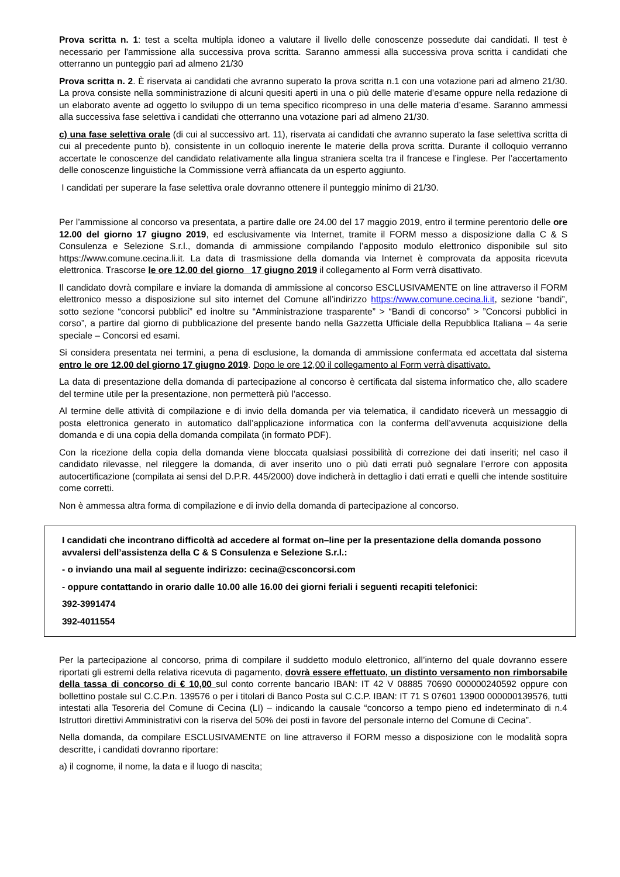Prova scritta n. 1: test a scelta multipla idoneo a valutare il livello delle conoscenze possedute dai candidati. Il test è necessario per l'ammissione alla successiva prova scritta. Saranno ammessi alla successiva prova scritta i candidati che otterranno un punteggio pari ad almeno 21/30
Prova scritta n. 2. È riservata ai candidati che avranno superato la prova scritta n.1 con una votazione pari ad almeno 21/30. La prova consiste nella somministrazione di alcuni quesiti aperti in una o più delle materie d’esame oppure nella redazione di un elaborato avente ad oggetto lo sviluppo di un tema specifico ricompreso in una delle materia d’esame. Saranno ammessi alla successiva fase selettiva i candidati che otterranno una votazione pari ad almeno 21/30.
c) una fase selettiva orale (di cui al successivo art. 11), riservata ai candidati che avranno superato la fase selettiva scritta di cui al precedente punto b), consistente in un colloquio inerente le materie della prova scritta. Durante il colloquio verranno accertate le conoscenze del candidato relativamente alla lingua straniera scelta tra il francese e l’inglese. Per l’accertamento delle conoscenze linguistiche la Commissione verrà affiancata da un esperto aggiunto.
I candidati per superare la fase selettiva orale dovranno ottenere il punteggio minimo di 21/30.
Per l’ammissione al concorso va presentata, a partire dalle ore 24.00 del 17 maggio 2019, entro il termine perentorio delle ore 12.00 del giorno 17 giugno 2019, ed esclusivamente via Internet, tramite il FORM messo a disposizione dalla C & S Consulenza e Selezione S.r.l., domanda di ammissione compilando l’apposito modulo elettronico disponibile sul sito https://www.comune.cecina.li.it. La data di trasmissione della domanda via Internet è comprovata da apposita ricevuta elettronica. Trascorse le ore 12.00 del giorno _17 giugno 2019 il collegamento al Form verrà disattivato.
Il candidato dovrà compilare e inviare la domanda di ammissione al concorso ESCLUSIVAMENTE on line attraverso il FORM elettronico messo a disposizione sul sito internet del Comune all’indirizzo https://www.comune.cecina.li.it, sezione “bandi”, sotto sezione “concorsi pubblici” ed inoltre su “Amministrazione trasparente” > “Bandi di concorso” > ”Concorsi pubblici in corso”, a partire dal giorno di pubblicazione del presente bando nella Gazzetta Ufficiale della Repubblica Italiana – 4a serie speciale – Concorsi ed esami.
Si considera presentata nei termini, a pena di esclusione, la domanda di ammissione confermata ed accettata dal sistema entro le ore 12.00 del giorno 17 giugno 2019. Dopo le ore 12,00 il collegamento al Form verrà disattivato.
La data di presentazione della domanda di partecipazione al concorso è certificata dal sistema informatico che, allo scadere del termine utile per la presentazione, non permetterà più l’accesso.
Al termine delle attività di compilazione e di invio della domanda per via telematica, il candidato riceverà un messaggio di posta elettronica generato in automatico dall’applicazione informatica con la conferma dell’avvenuta acquisizione della domanda e di una copia della domanda compilata (in formato PDF).
Con la ricezione della copia della domanda viene bloccata qualsiasi possibilità di correzione dei dati inseriti; nel caso il candidato rilevasse, nel rileggere la domanda, di aver inserito uno o più dati errati può segnalare l’errore con apposita autocertificazione (compilata ai sensi del D.P.R. 445/2000) dove indicherà in dettaglio i dati errati e quelli che intende sostituire come corretti.
Non è ammessa altra forma di compilazione e di invio della domanda di partecipazione al concorso.
I candidati che incontrano difficoltà ad accedere al format on–line per la presentazione della domanda possono avvalersi dell’assistenza della C & S Consulenza e Selezione S.r.l.:
- o inviando una mail al seguente indirizzo: cecina@csconcorsi.com
- oppure contattando in orario dalle 10.00 alle 16.00 dei giorni feriali i seguenti recapiti telefonici:
392-3991474
392-4011554
Per la partecipazione al concorso, prima di compilare il suddetto modulo elettronico, all’interno del quale dovranno essere riportati gli estremi della relativa ricevuta di pagamento, dovrà essere effettuato, un distinto versamento non rimborsabile della tassa di concorso di € 10,00 sul conto corrente bancario IBAN: IT 42 V 08885 70690 000000240592 oppure con bollettino postale sul C.C.P.n. 139576 o per i titolari di Banco Posta sul C.C.P. IBAN: IT 71 S 07601 13900 000000139576, tutti intestati alla Tesoreria del Comune di Cecina (LI) – indicando la causale “concorso a tempo pieno ed indeterminato di n.4 Istruttori direttivi Amministrativi con la riserva del 50% dei posti in favore del personale interno del Comune di Cecina”.
Nella domanda, da compilare ESCLUSIVAMENTE on line attraverso il FORM messo a disposizione con le modalità sopra descritte, i candidati dovranno riportare:
a) il cognome, il nome, la data e il luogo di nascita;